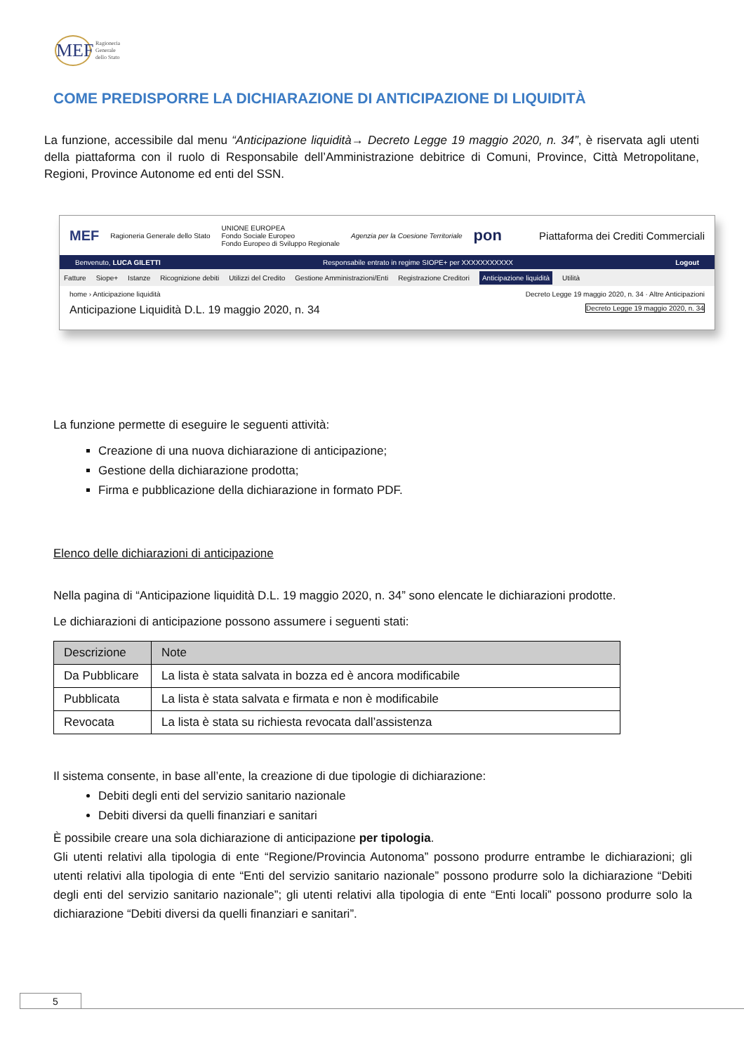MEF
Ragioneria
Generale
dello Stato
COME PREDISPORRE LA DICHIARAZIONE DI ANTICIPAZIONE DI LIQUIDITÀ
La funzione, accessibile dal menu “Anticipazione liquidità→ Decreto Legge 19 maggio 2020, n. 34”, è riservata agli utenti della piattaforma con il ruolo di Responsabile dell’Amministrazione debitrice di Comuni, Province, Città Metropolitane, Regioni, Province Autonome ed enti del SSN.
MEF Ragioneria Generale dello Stato UNIONE EUROPEA
Fondo Sociale Europeo
Fondo Europeo di Sviluppo Regionale Agenzia per la Coesione Territoriale pon Piattaforma dei Crediti Commerciali
Benvenuto, LUCA GILETTI Responsabile entrato in regime SIOPE+ per XXXXXXXXXXX Logout
Fatture Siope+ Istanze Ricognizione debiti Utilizzi del Credito Gestione Amministrazioni/Enti Registrazione Creditori Anticipazione liquidità Utilità
home › Anticipazione liquidità Decreto Legge 19 maggio 2020, n. 34 · Altre Anticipazioni
Anticipazione Liquidità D.L. 19 maggio 2020, n. 34 Decreto Legge 19 maggio 2020, n. 34
La funzione permette di eseguire le seguenti attività:
Creazione di una nuova dichiarazione di anticipazione;
Gestione della dichiarazione prodotta;
Firma e pubblicazione della dichiarazione in formato PDF.
Elenco delle dichiarazioni di anticipazione
Nella pagina di “Anticipazione liquidità D.L. 19 maggio 2020, n. 34” sono elencate le dichiarazioni prodotte.
Le dichiarazioni di anticipazione possono assumere i seguenti stati:
| Descrizione | Note |
| --- | --- |
| Da Pubblicare | La lista è stata salvata in bozza ed è ancora modificabile |
| Pubblicata | La lista è stata salvata e firmata e non è modificabile |
| Revocata | La lista è stata su richiesta revocata dall’assistenza |
Il sistema consente, in base all’ente, la creazione di due tipologie di dichiarazione:
Debiti degli enti del servizio sanitario nazionale
Debiti diversi da quelli finanziari e sanitari
È possibile creare una sola dichiarazione di anticipazione per tipologia.
Gli utenti relativi alla tipologia di ente “Regione/Provincia Autonoma” possono produrre entrambe le dichiarazioni; gli utenti relativi alla tipologia di ente “Enti del servizio sanitario nazionale” possono produrre solo la dichiarazione “Debiti degli enti del servizio sanitario nazionale”; gli utenti relativi alla tipologia di ente “Enti locali” possono produrre solo la dichiarazione “Debiti diversi da quelli finanziari e sanitari”.
5